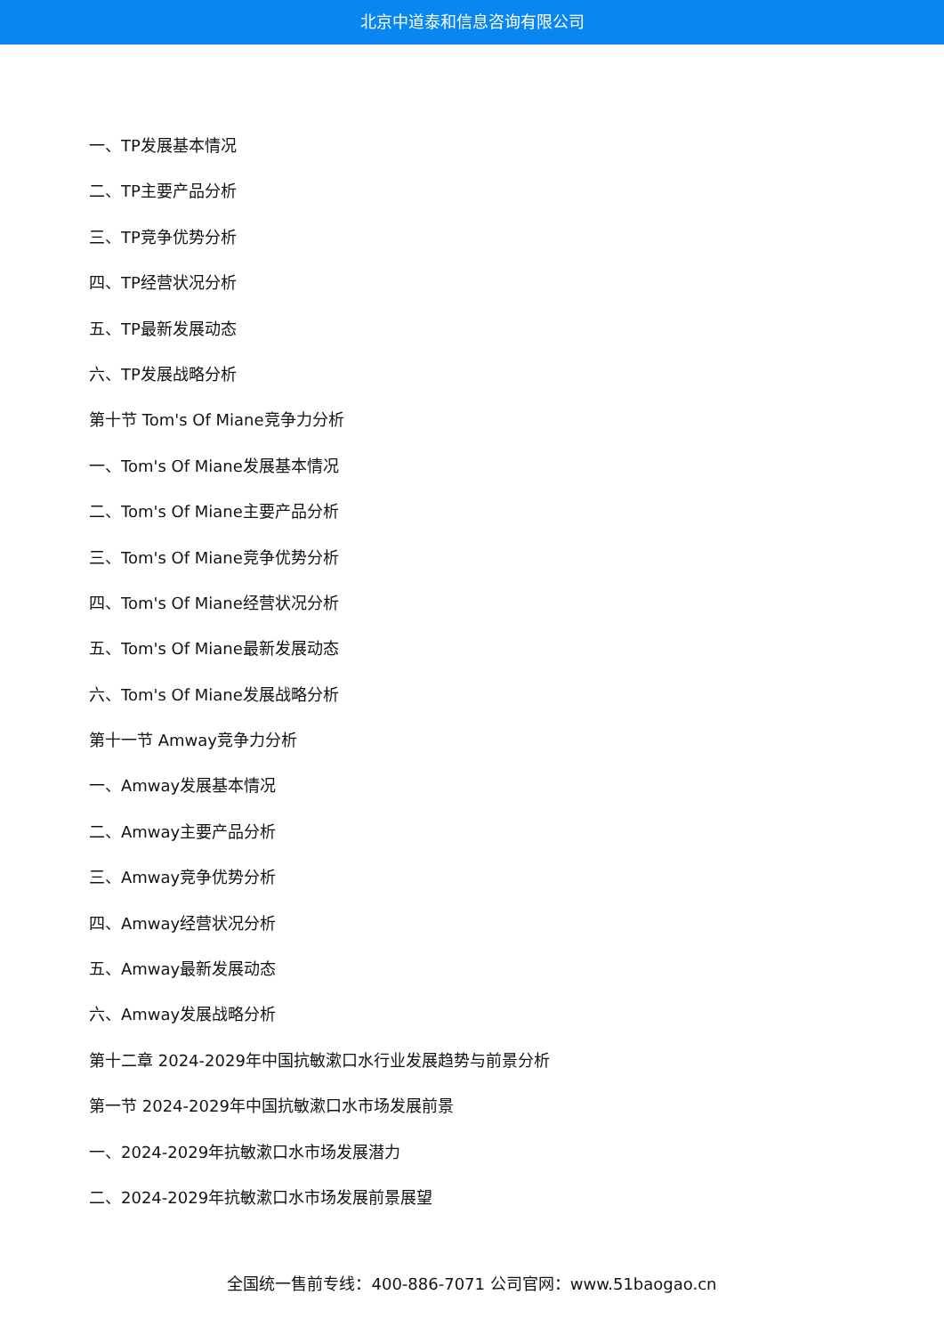北京中道泰和信息咨询有限公司
一、TP发展基本情况
二、TP主要产品分析
三、TP竞争优势分析
四、TP经营状况分析
五、TP最新发展动态
六、TP发展战略分析
第十节 Tom's Of Miane竞争力分析
一、Tom's Of Miane发展基本情况
二、Tom's Of Miane主要产品分析
三、Tom's Of Miane竞争优势分析
四、Tom's Of Miane经营状况分析
五、Tom's Of Miane最新发展动态
六、Tom's Of Miane发展战略分析
第十一节 Amway竞争力分析
一、Amway发展基本情况
二、Amway主要产品分析
三、Amway竞争优势分析
四、Amway经营状况分析
五、Amway最新发展动态
六、Amway发展战略分析
第十二章 2024-2029年中国抗敏漱口水行业发展趋势与前景分析
第一节 2024-2029年中国抗敏漱口水市场发展前景
一、2024-2029年抗敏漱口水市场发展潜力
二、2024-2029年抗敏漱口水市场发展前景展望
全国统一售前专线：400-886-7071 公司官网：www.51baogao.cn